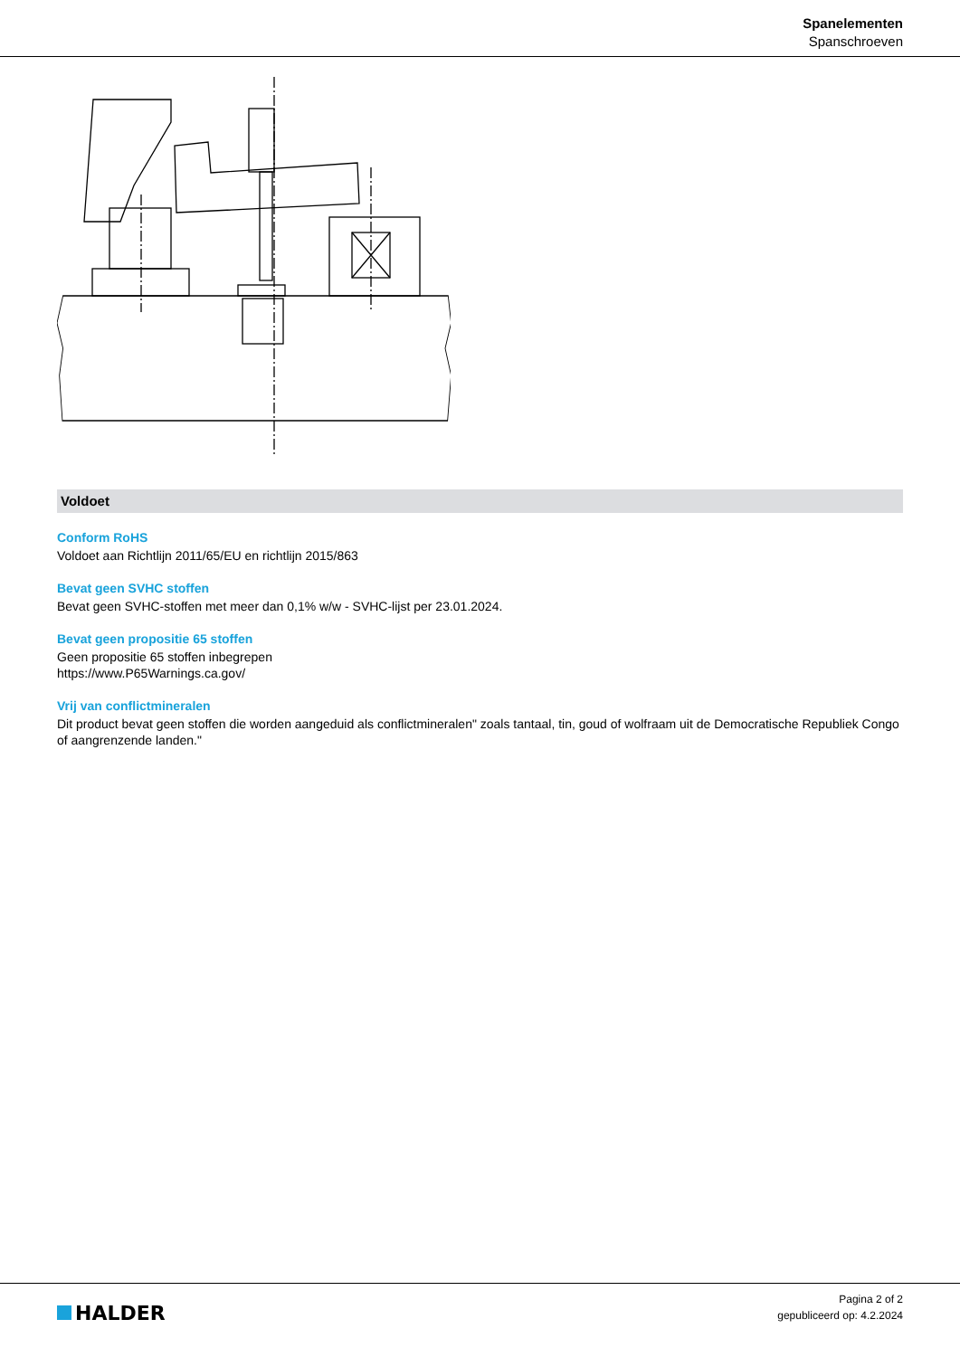Spanelementen
Spanschroeven
Voldoet
Conform RoHS
Voldoet aan Richtlijn 2011/65/EU en richtlijn 2015/863
Bevat geen SVHC stoffen
Bevat geen SVHC-stoffen met meer dan 0,1% w/w - SVHC-lijst per 23.01.2024.
Bevat geen propositie 65 stoffen
Geen propositie 65 stoffen inbegrepen
https://www.P65Warnings.ca.gov/
Vrij van conflictmineralen
Dit product bevat geen stoffen die worden aangeduid als conflictmineralen" zoals tantaal, tin, goud of wolfraam uit de Democratische Republiek Congo of aangrenzende landen."
HALDER
Pagina 2 of 2
gepubliceerd op: 4.2.2024